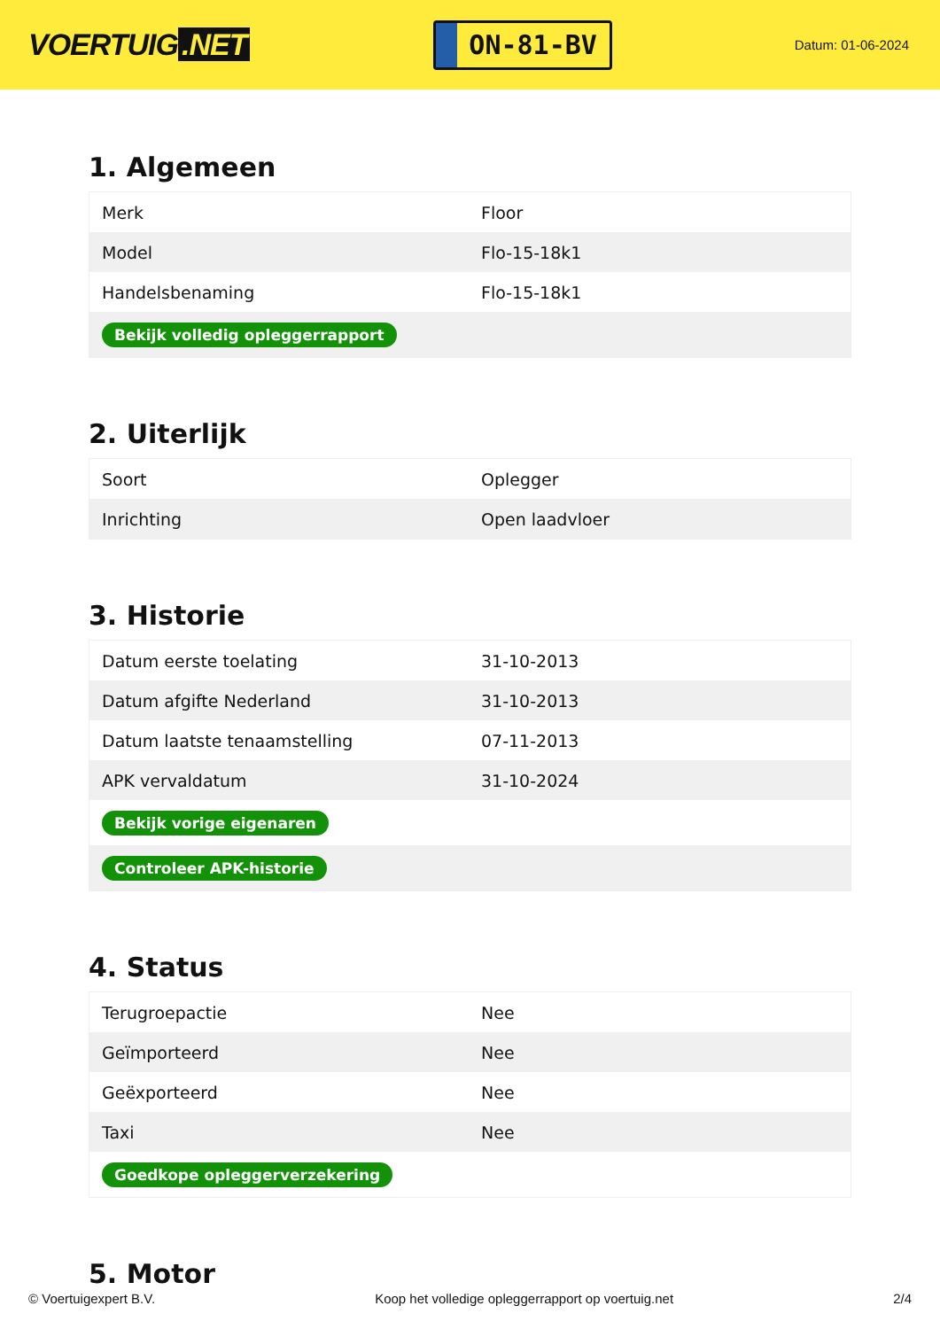VOERTUIG.NET
ON-81-BV
Datum: 01-06-2024
1. Algemeen
| Merk | Floor |
| Model | Flo-15-18k1 |
| Handelsbenaming | Flo-15-18k1 |
| Bekijk volledig opleggerrapport | |
2. Uiterlijk
| Soort | Oplegger |
| Inrichting | Open laadvloer |
3. Historie
| Datum eerste toelating | 31-10-2013 |
| Datum afgifte Nederland | 31-10-2013 |
| Datum laatste tenaamstelling | 07-11-2013 |
| APK vervaldatum | 31-10-2024 |
| Bekijk vorige eigenaren | |
| Controleer APK-historie | |
4. Status
| Terugroepactie | Nee |
| Geïmporteerd | Nee |
| Geëxporteerd | Nee |
| Taxi | Nee |
| Goedkope opleggerverzekering | |
5. Motor
© Voertuigexpert B.V. Koop het volledige opleggerrapport op voertuig.net 2/4